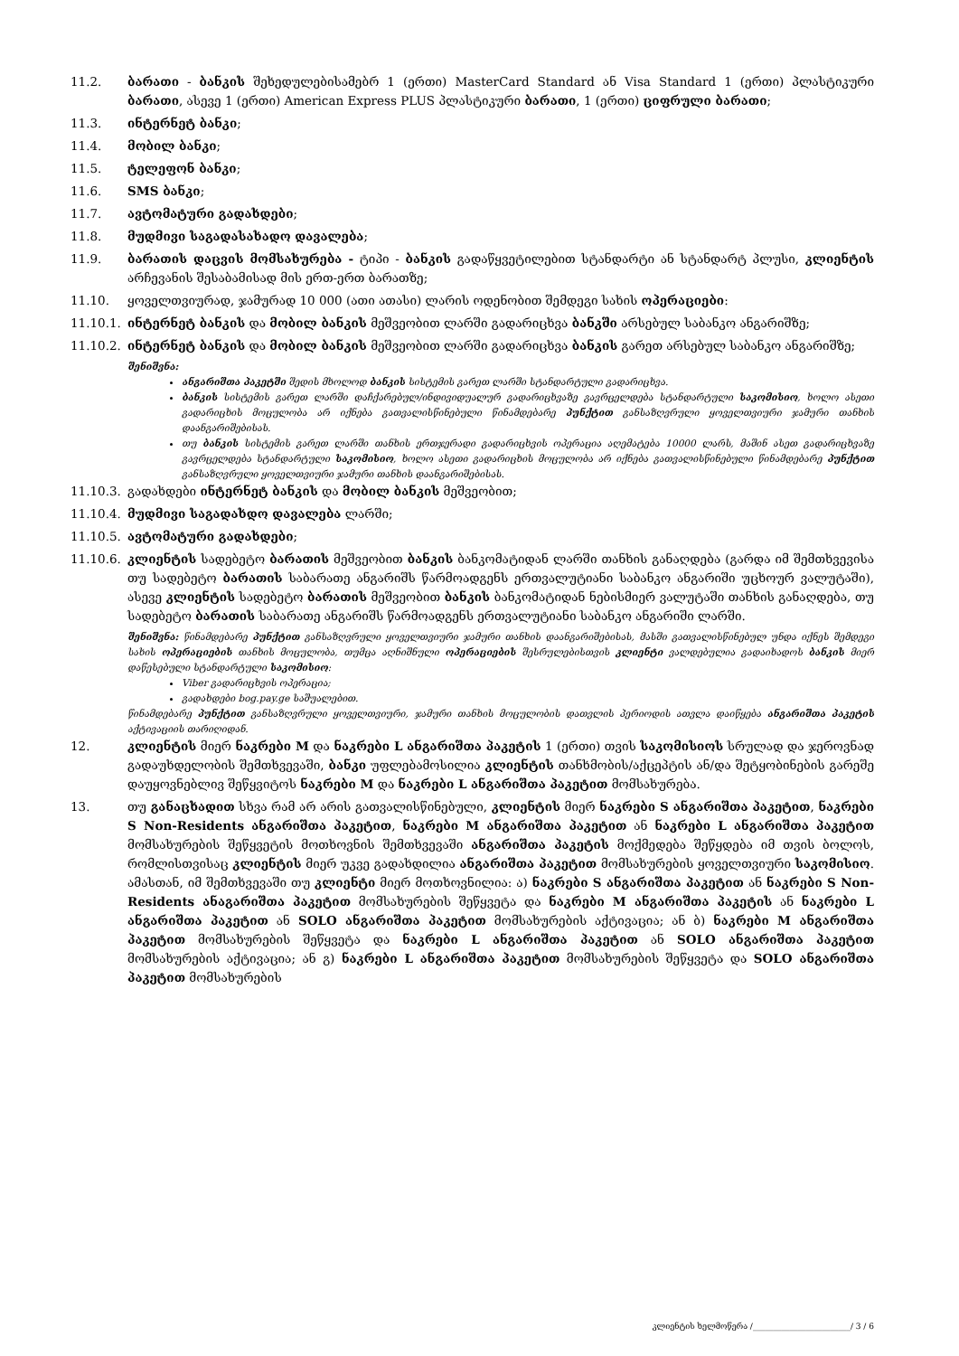11.2. ბარათი - ბანკის შეხედულებისამებრ 1 (ერთი) MasterCard Standard ან Visa Standard 1 (ერთი) პლასტიკური ბარათი, ასევე 1 (ერთი) American Express PLUS პლასტიკური ბარათი, 1 (ერთი) ციფრული ბარათი;
11.3. ინტერნეტ ბანკი;
11.4. მობილ ბანკი;
11.5. ტელეფონ ბანკი;
11.6. SMS ბანკი;
11.7. ავტომატური გადახდები;
11.8. მუდმივი საგადასახადო დავალება;
11.9. ბარათის დაცვის მომსახურება - ტიპი - ბანკის გადაწყვეტილებით სტანდარტი ან სტანდარტ პლუსი, კლიენტის არჩევანის შესაბამისად მის ერთ-ერთ ბარათზე;
11.10. ყოველთვიურად, ჯამურად 10 000 (ათი ათასი) ლარის ოდენობით შემდეგი სახის ოპერაციები:
11.10.1.
ინტერნეტ ბანკის და მობილ ბანკის მეშვეობით ლარში გადარიცხვა ბანკში არსებულ საბანკო ანგარიშზე;
11.10.2.
ინტერნეტ ბანკის და მობილ ბანკის მეშვეობით ლარში გადარიცხვა ბანკის გარეთ არსებულ საბანკო ანგარიშზე;
შენიშვნა:
ანგარიშთა პაკეტში შედის მხოლოდ ბანკის სისტემის გარეთ ლარში სტანდარტული გადარიცხვა.
ბანკის სისტემის გარეთ ლარში დაჩქარებულ/ინდივიდუალურ გადარიცხვაზე გავრცელდება სტანდარტული საკომისიო, ხოლო ასეთი გადარიცხის მოცულობა არ იქნება გათვალისწინებული წინამდებარე პუნქტით განსაზღვრული ყოველთვიური ჯამური თანხის დაანგარიშებისას.
თუ ბანკის სისტემის გარეთ ლარში თანხის ერთჯერადი გადარიცხვის ოპერაცია აღემატება 10000 ლარს, მაშინ ასეთ გადარიცხვაზე გავრცელდება სტანდარტული საკომისიო, ხოლო ასეთი გადარიცხის მოცულობა არ იქნება გათვალისწინებული წინამდებარე პუნქტით განსაზღვრული ყოველთვიური ჯამური თანხის დაანგარიშებისას.
11.10.3.
გადახდები ინტერნეტ ბანკის და მობილ ბანკის მეშვეობით;
11.10.4.
მუდმივი საგადახდო დავალება ლარში;
11.10.5.
ავტომატური გადახდები;
11.10.6.
კლიენტის სადებეტო ბარათის მეშვეობით ბანკის ბანკომატიდან ლარში თანხის განაღდება (გარდა იმ შემთხვევისა თუ სადებეტო ბარათის საბარათე ანგარიშს წარმოადგენს ერთვალუტიანი საბანკო ანგარიში უცხოურ ვალუტაში), ასევე კლიენტის სადებეტო ბარათის მეშვეობით ბანკის ბანკომატიდან ნებისმიერ ვალუტაში თანხის განაღდება, თუ სადებეტო ბარათის საბარათე ანგარიშს წარმოადგენს ერთვალუტიანი საბანკო ანგარიში ლარში.
შენიშვნა: წინამდებარე პუნქტით განსაზღვრული ყოველთვიური ჯამური თანხის დაანგარიშებისას, მასში გათვალისწინებულ უნდა იქნეს შემდეგი სახის ოპერაციების თანხის მოცულობა, თუმცა აღნიშნული ოპერაციების შესრულებისთვის კლიენტი ვალდებულია გადაიხადოს ბანკის მიერ დაწესებული სტანდარტული საკომისიო:
Viber გადარიცხვის ოპერაცია;
გადახდები bog.pay.ge საშუალებით.
წინამდებარე პუნქტით განსაზღვრული ყოველთვიური, ჯამური თანხის მოცულობის დათვლის პერიოდის ათვლა დაიწყება ანგარიშთა პაკეტის აქტივაციის თარიღიდან.
12. კლიენტის მიერ ნაკრები M და ნაკრები L ანგარიშთა პაკეტის 1 (ერთი) თვის საკომისიოს სრულად და ჯეროვნად გადაუხდელობის შემთხვევაში, ბანკი უფლებამოსილია კლიენტის თანხმობის/აქცეპტის ან/და შეტყობინების გარეშე დაუყოვნებლივ შეწყვიტოს ნაკრები M და ნაკრები L ანგარიშთა პაკეტით მომსახურება.
13. თუ განაცხადით სხვა რამ არ არის გათვალისწინებული, კლიენტის მიერ ნაკრები S ანგარიშთა პაკეტით, ნაკრები S Non-Residents ანგარიშთა პაკეტით, ნაკრები M ანგარიშთა პაკეტით ან ნაკრები L ანგარიშთა პაკეტით მომსახურების შეწყვეტის მოთხოვნის შემთხვევაში ანგარიშთა პაკეტის მოქმედება შეწყდება იმ თვის ბოლოს, რომლისთვისაც კლიენტის მიერ უკვე გადახდილია ანგარიშთა პაკეტით მომსახურების ყოველთვიური საკომისიო. ამასთან, იმ შემთხვევაში თუ კლიენტი მიერ მოთხოვნილია: ა) ნაკრები S ანგარიშთა პაკეტით ან ნაკრები S Non-Residents ანაგარიშთა პაკეტით მომსახურების შეწყვეტა და ნაკრები M ანგარიშთა პაკეტის ან ნაკრები L ანგარიშთა პაკეტით ან SOLO ანგარიშთა პაკეტით მომსახურების აქტივაცია; ან ბ) ნაკრები M ანგარიშთა პაკეტით მომსახურების შეწყვეტა და ნაკრები L ანგარიშთა პაკეტით ან SOLO ანგარიშთა პაკეტით მომსახურების აქტივაცია; ან გ) ნაკრები L ანგარიშთა პაკეტით მომსახურების შეწყვეტა და SOLO ანგარიშთა პაკეტით მომსახურების
კლიენტის ხელმოწერა /________________________/ 3 / 6